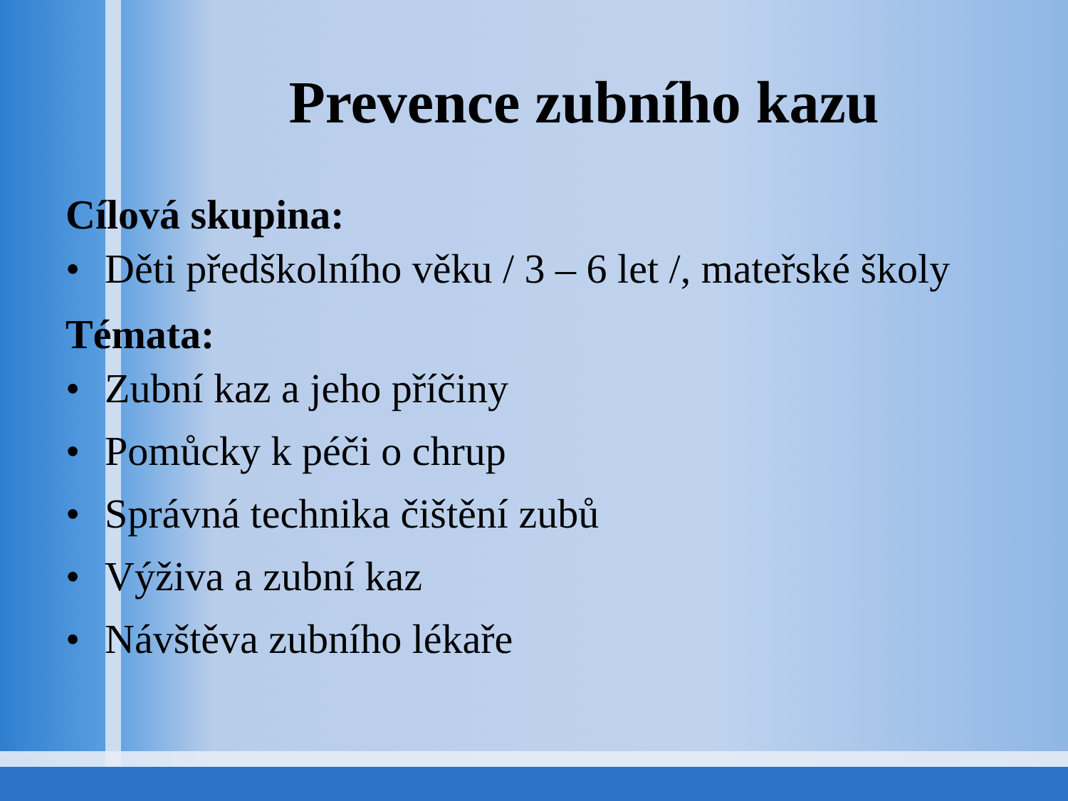Prevence zubního kazu
Cílová skupina:
• Děti předškolního věku / 3 – 6 let /, mateřské školy
Témata:
• Zubní kaz a jeho příčiny
• Pomůcky k péči o chrup
• Správná technika čištění zubů
• Výživa a zubní kaz
• Návštěva zubního lékaře